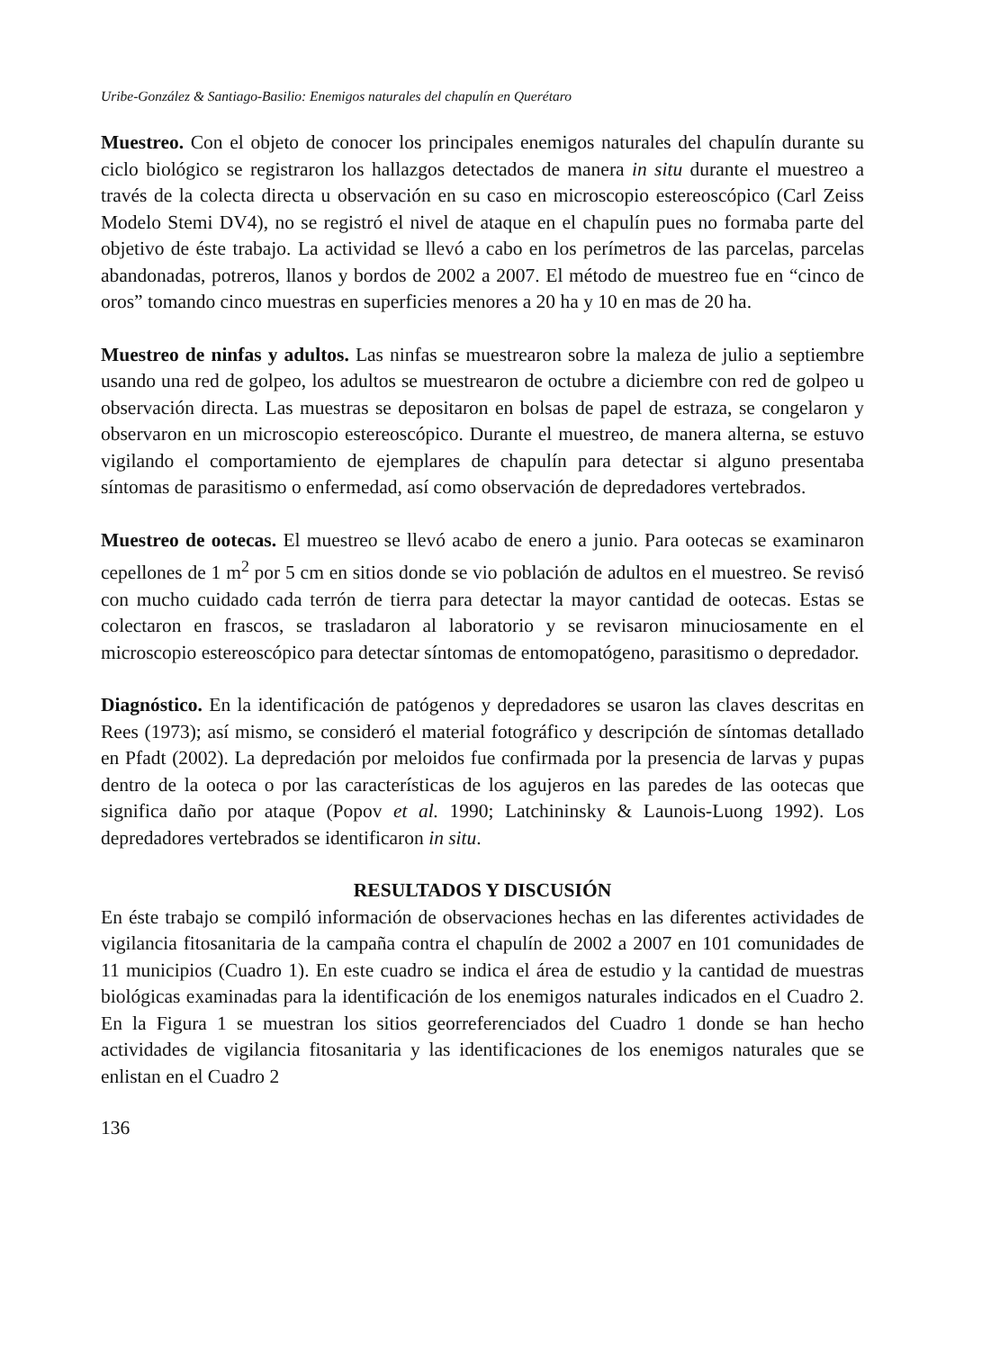Uribe-González & Santiago-Basilio: Enemigos naturales del chapulín en Querétaro
Muestreo. Con el objeto de conocer los principales enemigos naturales del chapulín durante su ciclo biológico se registraron los hallazgos detectados de manera in situ durante el muestreo a través de la colecta directa u observación en su caso en microscopio estereoscópico (Carl Zeiss Modelo Stemi DV4), no se registró el nivel de ataque en el chapulín pues no formaba parte del objetivo de éste trabajo. La actividad se llevó a cabo en los perímetros de las parcelas, parcelas abandonadas, potreros, llanos y bordos de 2002 a 2007. El método de muestreo fue en “cinco de oros” tomando cinco muestras en superficies menores a 20 ha y 10 en mas de 20 ha.
Muestreo de ninfas y adultos. Las ninfas se muestrearon sobre la maleza de julio a septiembre usando una red de golpeo, los adultos se muestrearon de octubre a diciembre con red de golpeo u observación directa. Las muestras se depositaron en bolsas de papel de estraza, se congelaron y observaron en un microscopio estereoscópico. Durante el muestreo, de manera alterna, se estuvo vigilando el comportamiento de ejemplares de chapulín para detectar si alguno presentaba síntomas de parasitismo o enfermedad, así como observación de depredadores vertebrados.
Muestreo de ootecas. El muestreo se llevó acabo de enero a junio. Para ootecas se examinaron cepellones de 1 m<sup>2</sup> por 5 cm en sitios donde se vio población de adultos en el muestreo. Se revisó con mucho cuidado cada terrón de tierra para detectar la mayor cantidad de ootecas. Estas se colectaron en frascos, se trasladaron al laboratorio y se revisaron minuciosamente en el microscopio estereoscópico para detectar síntomas de entomopatógeno, parasitismo o depredador.
Diagnóstico. En la identificación de patógenos y depredadores se usaron las claves descritas en Rees (1973); así mismo, se consideró el material fotográfico y descripción de síntomas detallado en Pfadt (2002). La depredación por meloidos fue confirmada por la presencia de larvas y pupas dentro de la ooteca o por las características de los agujeros en las paredes de las ootecas que significa daño por ataque (Popov et al. 1990; Latchininsky & Launois-Luong 1992). Los depredadores vertebrados se identificaron in situ.
RESULTADOS Y DISCUSIÓN
En éste trabajo se compiló información de observaciones hechas en las diferentes actividades de vigilancia fitosanitaria de la campaña contra el chapulín de 2002 a 2007 en 101 comunidades de 11 municipios (Cuadro 1). En este cuadro se indica el área de estudio y la cantidad de muestras biológicas examinadas para la identificación de los enemigos naturales indicados en el Cuadro 2. En la Figura 1 se muestran los sitios georreferenciados del Cuadro 1 donde se han hecho actividades de vigilancia fitosanitaria y las identificaciones de los enemigos naturales que se enlistan en el Cuadro 2
136